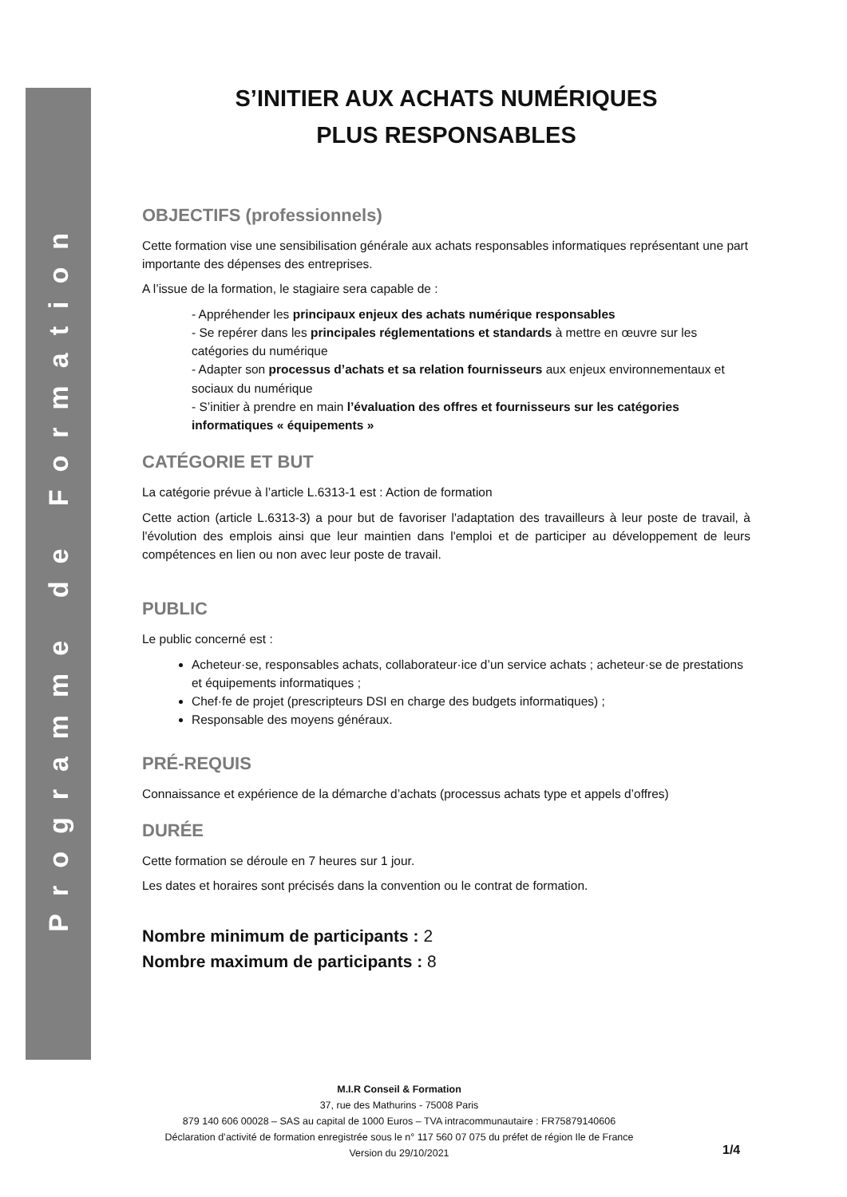Programme de Formation
S’INITIER AUX ACHATS NUMÉRIQUES
PLUS RESPONSABLES
OBJECTIFS (professionnels)
Cette formation vise une sensibilisation générale aux achats responsables informatiques représentant une part importante des dépenses des entreprises.
A l’issue de la formation, le stagiaire sera capable de :
- Appréhender les principaux enjeux des achats numérique responsables
- Se repérer dans les principales réglementations et standards à mettre en œuvre sur les catégories du numérique
- Adapter son processus d’achats et sa relation fournisseurs aux enjeux environnementaux et sociaux du numérique
- S’initier à prendre en main l’évaluation des offres et fournisseurs sur les catégories informatiques « équipements »
CATÉGORIE ET BUT
La catégorie prévue à l’article L.6313-1 est : Action de formation
Cette action (article L.6313-3) a pour but de favoriser l'adaptation des travailleurs à leur poste de travail, à l'évolution des emplois ainsi que leur maintien dans l'emploi et de participer au développement de leurs compétences en lien ou non avec leur poste de travail.
PUBLIC
Le public concerné est :
Acheteur·se, responsables achats, collaborateur·ice d’un service achats ; acheteur·se de prestations et équipements informatiques ;
Chef·fe de projet (prescripteurs DSI en charge des budgets informatiques) ;
Responsable des moyens généraux.
PRÉ-REQUIS
Connaissance et expérience de la démarche d’achats (processus achats type et appels d’offres)
DURÉE
Cette formation se déroule en 7 heures sur 1 jour.
Les dates et horaires sont précisés dans la convention ou le contrat de formation.
Nombre minimum de participants : 2
Nombre maximum de participants : 8
M.I.R Conseil & Formation
37, rue des Mathurins - 75008 Paris
879 140 606 00028 – SAS au capital de 1000 Euros – TVA intracommunautaire : FR75879140606
Déclaration d’activité de formation enregistrée sous le n° 117 560 07 075 du préfet de région Ile de France
Version du 29/10/2021
1/4